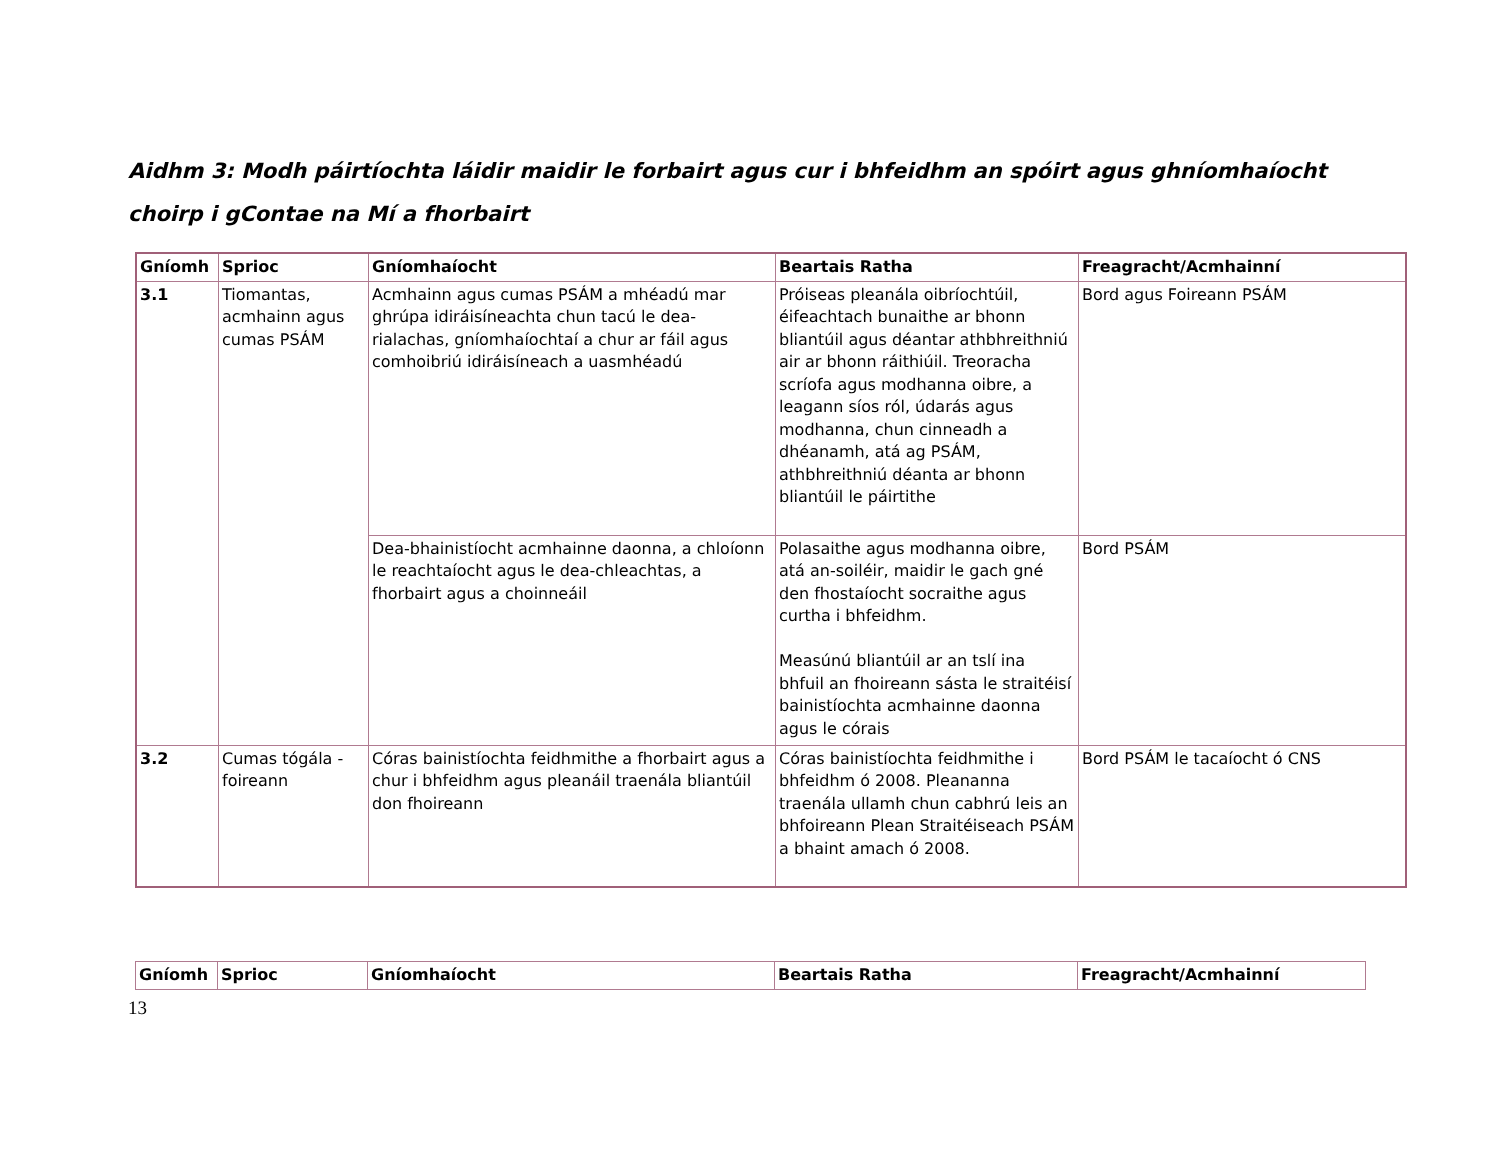Aidhm 3: Modh páirtíochta láidir maidir le forbairt agus cur i bhfeidhm an spóirt agus ghníomhaíocht choirp i gContae na Mí a fhorbairt
| Gníomh | Sprioc | Gníomhaíocht | Beartais Ratha | Freagracht/Acmhainní |
| --- | --- | --- | --- | --- |
| 3.1 | Tiomantas, acmhainn agus cumas PSÁM | Acmhainn agus cumas PSÁM a mhéadú mar ghrúpa idiráisíneachta chun tacú le dea-rialachas, gníomhaíochtaí a chur ar fáil agus comhoibriú idiráisíneach a uasmhéadú | Próiseas pleanála oibríochtúil, éifeachtach bunaithe ar bhonn bliantúil agus déantar athbhreithniú air ar bhonn ráithiúil. Treoracha scríofa agus modhanna oibre, a leagann síos ról, údarás agus modhanna, chun cinneadh a dhéanamh, atá ag PSÁM, athbhreithniú déanta ar bhonn bliantúil le páirtithe | Bord agus Foireann PSÁM |
| | | Dea-bhainistíocht acmhainne daonna, a chloíonn le reachtaíocht agus le dea-chleachtas, a fhorbairt agus a choinneáil | Polasaithe agus modhanna oibre, atá an-soiléir, maidir le gach gné den fhostaíocht socraithe agus curtha i bhfeidhm. Measúnú bliantúil ar an tslí ina bhfuil an fhoireann sásta le straitéisí bainistíochta acmhainne daonna agus le córais | Bord PSÁM |
| 3.2 | Cumas tógála - foireann | Córas bainistíochta feidhmithe a fhorbairt agus a chur i bhfeidhm agus pleanáil traenála bliantúil don fhoireann | Córas bainistíochta feidhmithe i bhfeidhm ó 2008. Pleananna traenála ullamh chun cabhrú leis an bhfoireann Plean Straitéiseach PSÁM a bhaint amach ó 2008. | Bord PSÁM le tacaíocht ó CNS |
| Gníomh | Sprioc | Gníomhaíocht | Beartais Ratha | Freagracht/Acmhainní |
| --- | --- | --- | --- | --- |
13